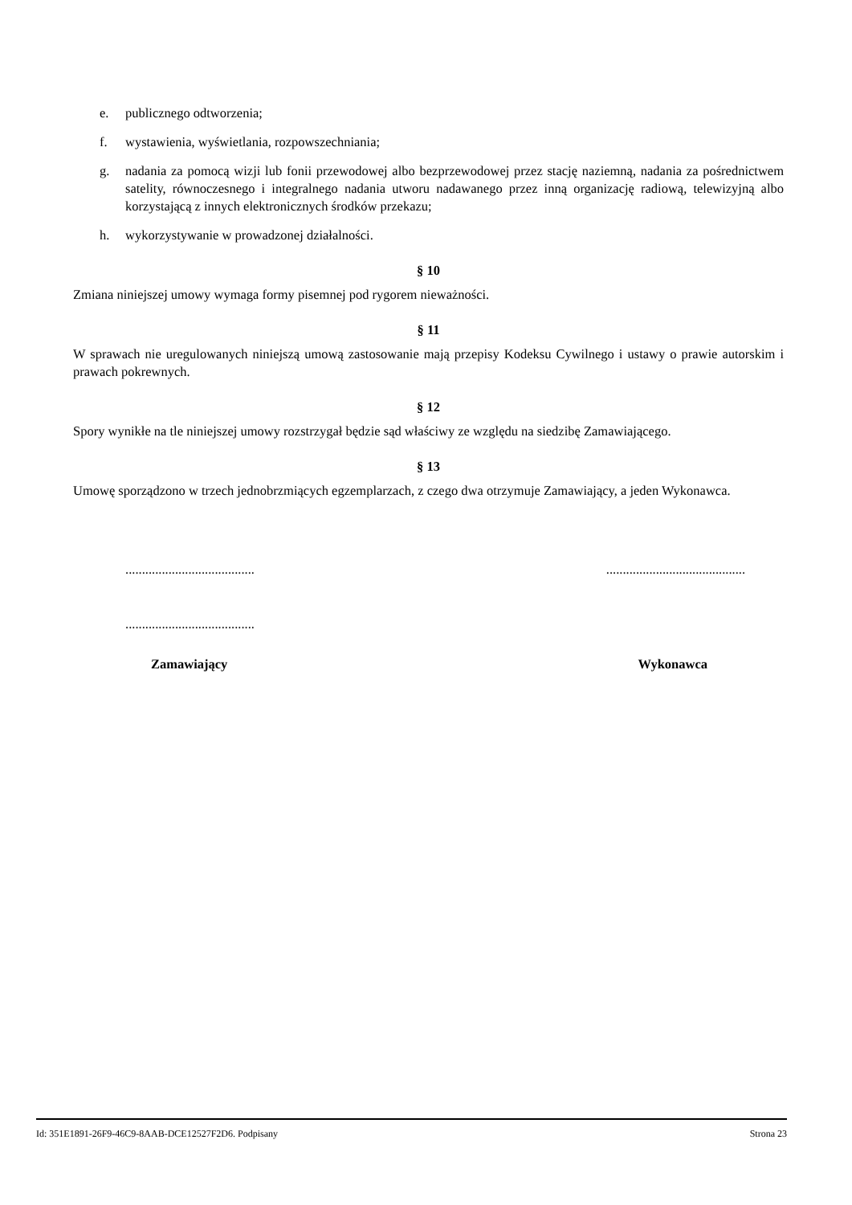e. publicznego odtworzenia;
f. wystawienia, wyświetlania, rozpowszechniania;
g. nadania za pomocą wizji lub fonii przewodowej albo bezprzewodowej przez stację naziemną, nadania za pośrednictwem satelity, równoczesnego i integralnego nadania utworu nadawanego przez inną organizację radiową, telewizyjną albo korzystającą z innych elektronicznych środków przekazu;
h. wykorzystywanie w prowadzonej działalności.
§ 10
Zmiana niniejszej umowy wymaga formy pisemnej pod rygorem nieważności.
§ 11
W sprawach nie uregulowanych niniejszą umową zastosowanie mają przepisy Kodeksu Cywilnego i ustawy o prawie autorskim i prawach pokrewnych.
§ 12
Spory wynikłe na tle niniejszej umowy rozstrzygał będzie sąd właściwy ze względu na siedzibę Zamawiającego.
§ 13
Umowę sporządzono w trzech jednobrzmiących egzemplarzach, z czego dwa otrzymuje Zamawiający, a jeden Wykonawca.
.................................................................................
.......................................
Zamawiający Wykonawca
Id: 351E1891-26F9-46C9-8AAB-DCE12527F2D6. Podpisany Strona 23